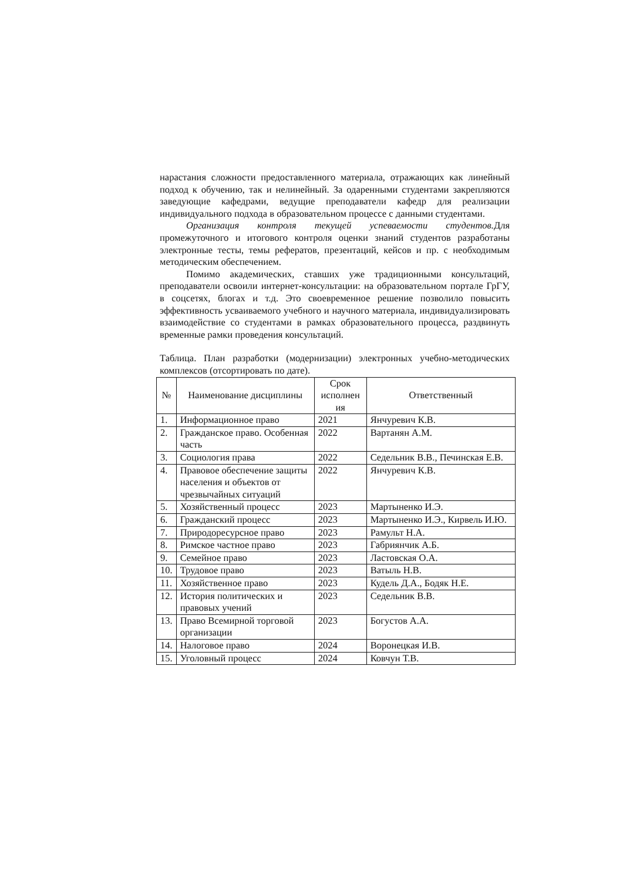нарастания сложности предоставленного материала, отражающих как линейный подход к обучению, так и нелинейный. За одаренными студентами закрепляются заведующие кафедрами, ведущие преподаватели кафедр для реализации индивидуального подхода в образовательном процессе с данными студентами.
Организация контроля текущей успеваемости студентов. Для промежуточного и итогового контроля оценки знаний студентов разработаны электронные тесты, темы рефератов, презентаций, кейсов и пр. с необходимым методическим обеспечением.
Помимо академических, ставших уже традиционными консультаций, преподаватели освоили интернет-консультации: на образовательном портале ГрГУ, в соцсетях, блогах и т.д. Это своевременное решение позволило повысить эффективность усваиваемого учебного и научного материала, индивидуализировать взаимодействие со студентами в рамках образовательного процесса, раздвинуть временные рамки проведения консультаций.
Таблица. План разработки (модернизации) электронных учебно-методических комплексов (отсортировать по дате).
| № | Наименование дисциплины | Срок исполнен ия | Ответственный |
| --- | --- | --- | --- |
| 1. | Информационное право | 2021 | Янчуревич К.В. |
| 2. | Гражданское право. Особенная часть | 2022 | Вартанян А.М. |
| 3. | Социология права | 2022 | Седельник В.В., Печинская Е.В. |
| 4. | Правовое обеспечение защиты населения и объектов от чрезвычайных ситуаций | 2022 | Янчуревич К.В. |
| 5. | Хозяйственный процесс | 2023 | Мартыненко И.Э. |
| 6. | Гражданский процесс | 2023 | Мартыненко И.Э., Кирвель И.Ю. |
| 7. | Природоресурсное право | 2023 | Рамульт Н.А. |
| 8. | Римское частное право | 2023 | Габриянчик А.Б. |
| 9. | Семейное право | 2023 | Ластовская О.А. |
| 10. | Трудовое право | 2023 | Ватыль Н.В. |
| 11. | Хозяйственное право | 2023 | Кудель Д.А., Бодяк Н.Е. |
| 12. | История политических и правовых учений | 2023 | Седельник В.В. |
| 13. | Право Всемирной торговой организации | 2023 | Богустов А.А. |
| 14. | Налоговое право | 2024 | Воронецкая И.В. |
| 15. | Уголовный процесс | 2024 | Ковчун Т.В. |